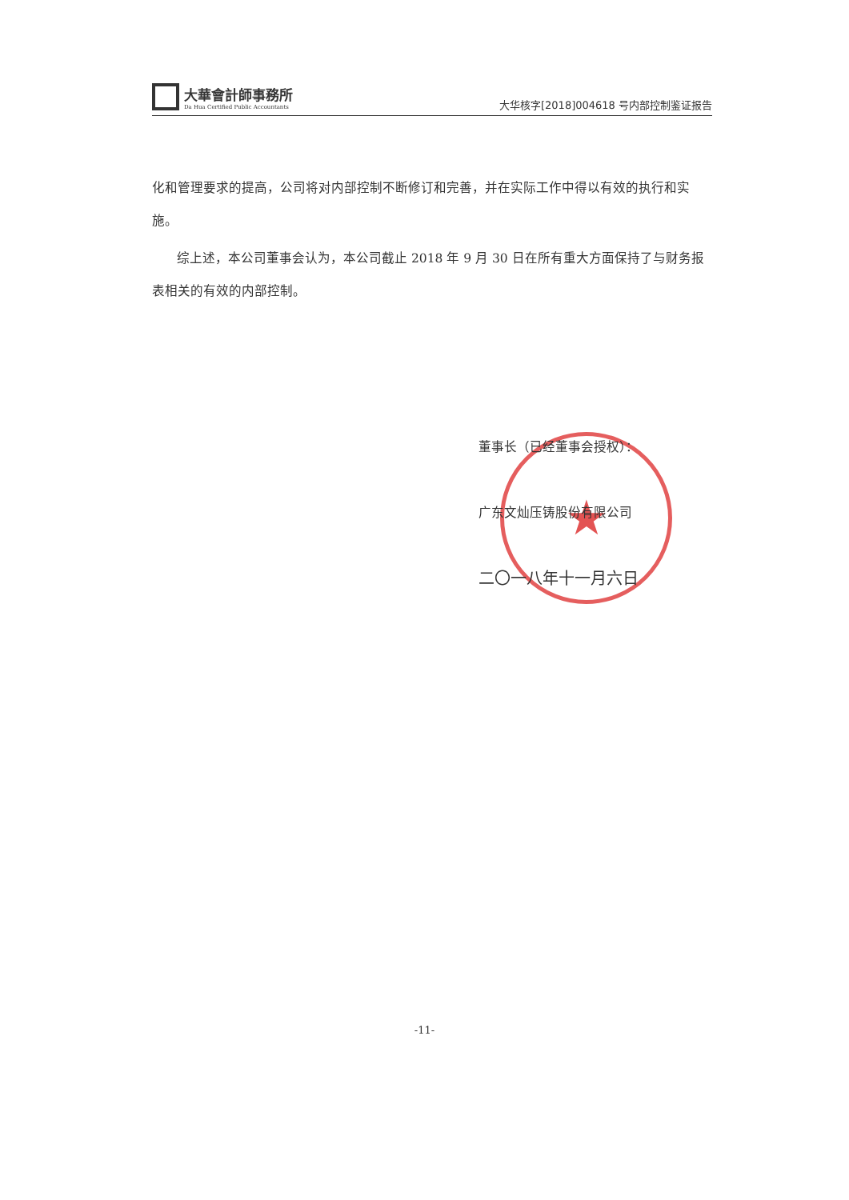大華會計師事務所
Da Hua Certified Public Accountants
大华核字[2018]004618 号内部控制鉴证报告
化和管理要求的提高，公司将对内部控制不断修订和完善，并在实际工作中得以有效的执行和实施。
综上述，本公司董事会认为，本公司截止 2018 年 9 月 30 日在所有重大方面保持了与财务报表相关的有效的内部控制。
★
董事长（已经董事会授权）：
广东文灿压铸股份有限公司
二〇一八年十一月六日
-11-